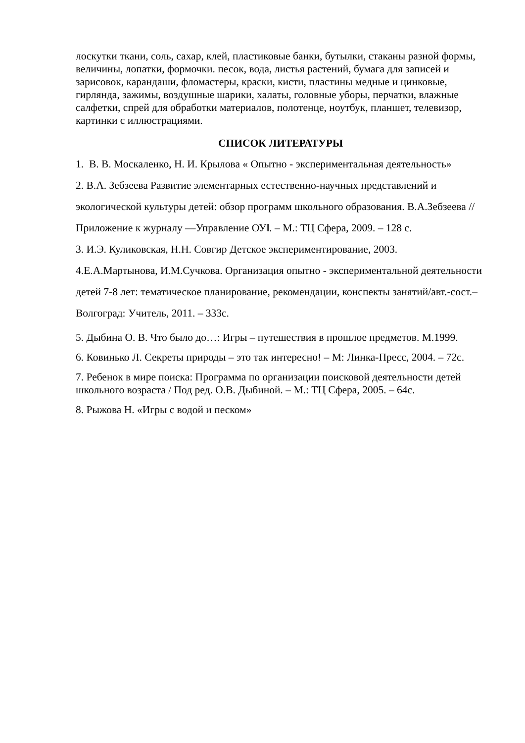лоскутки ткани, соль, сахар, клей, пластиковые банки, бутылки, стаканы разной формы, величины, лопатки, формочки. песок, вода, листья растений, бумага для записей и зарисовок, карандаши, фломастеры, краски, кисти, пластины медные и цинковые, гирлянда, зажимы, воздушные шарики, халаты, головные уборы, перчатки, влажные салфетки, спрей для обработки материалов, полотенце, ноутбук, планшет, телевизор, картинки с иллюстрациями.
СПИСОК ЛИТЕРАТУРЫ
1. В. В. Москаленко, Н. И. Крылова « Опытно - экспериментальная деятельность»
2. В.А. Зебзеева Развитие элементарных естественно-научных представлений и экологической культуры детей: обзор программ школьного образования. В.А.Зебзеева // Приложение к журналу ―Управление ОУ‖. – М.: ТЦ Сфера, 2009. – 128 с.
3. И.Э. Куликовская, Н.Н. Совгир Детское экспериментирование, 2003.
4.Е.А.Мартынова, И.М.Сучкова. Организация опытно - экспериментальной деятельности детей 7-8 лет: тематическое планирование, рекомендации, конспекты занятий/авт.-сост.– Волгоград: Учитель, 2011. – 333с.
5. Дыбина О. В. Что было до…: Игры – путешествия в прошлое предметов. М.1999.
6. Ковинько Л. Секреты природы – это так интересно! – М: Линка-Пресс, 2004. – 72с.
7. Ребенок в мире поиска: Программа по организации поисковой деятельности детей школьного возраста / Под ред. О.В. Дыбиной. – М.: ТЦ Сфера, 2005. – 64с.
8. Рыжова Н. «Игры с водой и песком»